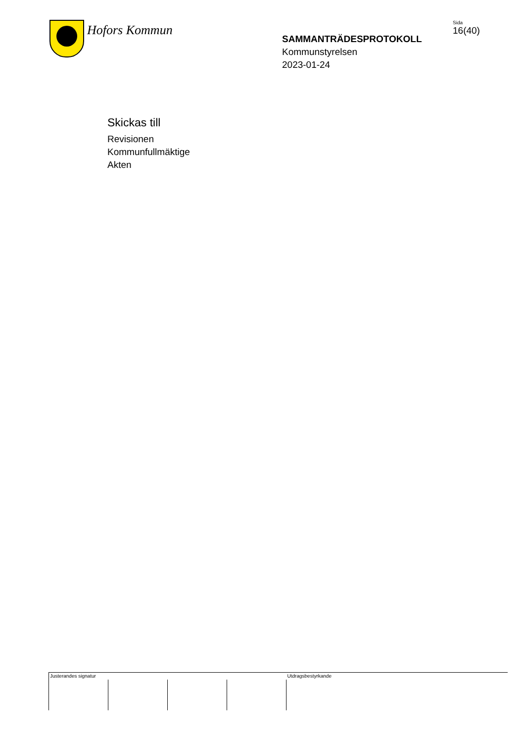Hofors Kommun
SAMMANTRÄDESPROTOKOLL
Kommunstyrelsen
2023-01-24
Sida
16(40)
Skickas till
Revisionen
Kommunfullmäktige
Akten
| Justerandes signatur | | | | Utdragsbestyrkande |